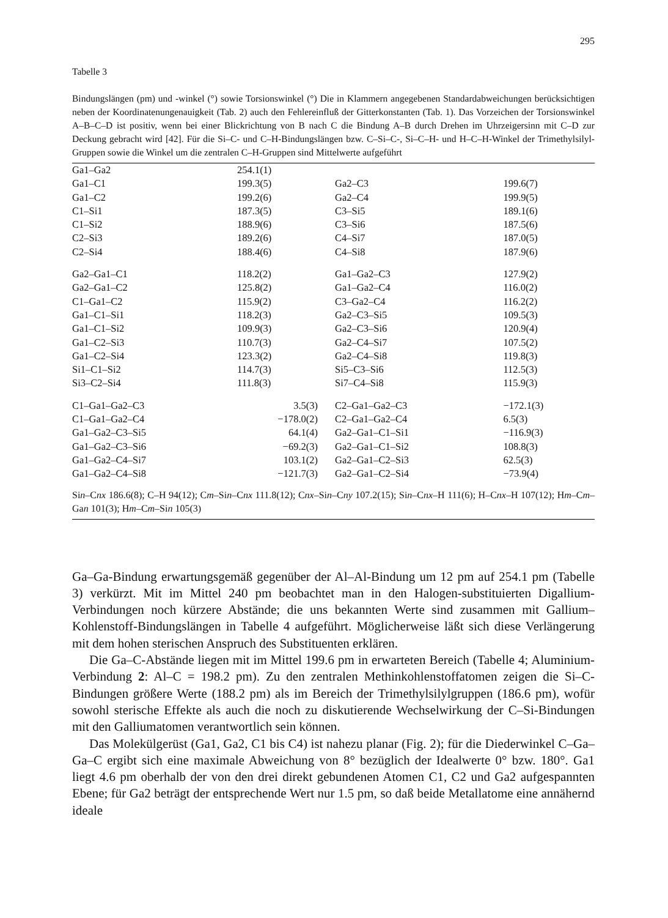295
Tabelle 3
Bindungslängen (pm) und -winkel (°) sowie Torsionswinkel (°) Die in Klammern angegebenen Standardabweichungen berücksichtigen neben der Koordinatenungenauigkeit (Tab. 2) auch den Fehlereinfluß der Gitterkonstanten (Tab. 1). Das Vorzeichen der Torsionswinkel A–B–C–D ist positiv, wenn bei einer Blickrichtung von B nach C die Bindung A–B durch Drehen im Uhrzeigersinn mit C–D zur Deckung gebracht wird [42]. Für die Si–C- und C–H-Bindungslängen bzw. C–Si–C-, Si–C–H- und H–C–H-Winkel der Trimethylsilyl-Gruppen sowie die Winkel um die zentralen C–H-Gruppen sind Mittelwerte aufgeführt
| Ga1–Ga2 | 254.1(1) | | |
| Ga1–C1 | 199.3(5) | Ga2–C3 | 199.6(7) |
| Ga1–C2 | 199.2(6) | Ga2–C4 | 199.9(5) |
| C1–Si1 | 187.3(5) | C3–Si5 | 189.1(6) |
| C1–Si2 | 188.9(6) | C3–Si6 | 187.5(6) |
| C2–Si3 | 189.2(6) | C4–Si7 | 187.0(5) |
| C2–Si4 | 188.4(6) | C4–Si8 | 187.9(6) |
| Ga2–Ga1–C1 | 118.2(2) | Ga1–Ga2–C3 | 127.9(2) |
| Ga2–Ga1–C2 | 125.8(2) | Ga1–Ga2–C4 | 116.0(2) |
| C1–Ga1–C2 | 115.9(2) | C3–Ga2–C4 | 116.2(2) |
| Ga1–C1–Si1 | 118.2(3) | Ga2–C3–Si5 | 109.5(3) |
| Ga1–C1–Si2 | 109.9(3) | Ga2–C3–Si6 | 120.9(4) |
| Ga1–C2–Si3 | 110.7(3) | Ga2–C4–Si7 | 107.5(2) |
| Ga1–C2–Si4 | 123.3(2) | Ga2–C4–Si8 | 119.8(3) |
| Si1–C1–Si2 | 114.7(3) | Si5–C3–Si6 | 112.5(3) |
| Si3–C2–Si4 | 111.8(3) | Si7–C4–Si8 | 115.9(3) |
| C1–Ga1–Ga2–C3 | 3.5(3) | C2–Ga1–Ga2–C3 | −172.1(3) |
| C1–Ga1–Ga2–C4 | −178.0(2) | C2–Ga1–Ga2–C4 | 6.5(3) |
| Ga1–Ga2–C3–Si5 | 64.1(4) | Ga2–Ga1–C1–Si1 | −116.9(3) |
| Ga1–Ga2–C3–Si6 | −69.2(3) | Ga2–Ga1–C1–Si2 | 108.8(3) |
| Ga1–Ga2–C4–Si7 | 103.1(2) | Ga2–Ga1–C2–Si3 | 62.5(3) |
| Ga1–Ga2–C4–Si8 | −121.7(3) | Ga2–Ga1–C2–Si4 | −73.9(4) |
Sin–Cnx 186.6(8); C–H 94(12); Cm–Sin–Cnx 111.8(12); Cnx–Sin–Cny 107.2(15); Sin–Cnx–H 111(6); H–Cnx–H 107(12); Hm–Cm–Gan 101(3); Hm–Cm–Sin 105(3)
Ga–Ga-Bindung erwartungsgemäß gegenüber der Al–Al-Bindung um 12 pm auf 254.1 pm (Tabelle 3) verkürzt. Mit im Mittel 240 pm beobachtet man in den Halogen-substituierten Digallium-Verbindungen noch kürzere Abstände; die uns bekannten Werte sind zusammen mit Gallium–Kohlenstoff-Bindungslängen in Tabelle 4 aufgeführt. Möglicherweise läßt sich diese Verlängerung mit dem hohen sterischen Anspruch des Substituenten erklären.
Die Ga–C-Abstände liegen mit im Mittel 199.6 pm in erwarteten Bereich (Tabelle 4; Aluminium-Verbindung 2: Al–C = 198.2 pm). Zu den zentralen Methinkohlenstoffatomen zeigen die Si–C-Bindungen größere Werte (188.2 pm) als im Bereich der Trimethylsilylgruppen (186.6 pm), wofür sowohl sterische Effekte als auch die noch zu diskutierende Wechselwirkung der C–Si-Bindungen mit den Galliumatomen verantwortlich sein können.
Das Molekülgerüst (Ga1, Ga2, C1 bis C4) ist nahezu planar (Fig. 2); für die Diederwinkel C–Ga–Ga–C ergibt sich eine maximale Abweichung von 8° bezüglich der Idealwerte 0° bzw. 180°. Ga1 liegt 4.6 pm oberhalb der von den drei direkt gebundenen Atomen C1, C2 und Ga2 aufgespannten Ebene; für Ga2 beträgt der entsprechende Wert nur 1.5 pm, so daß beide Metallatome eine annähernd ideale